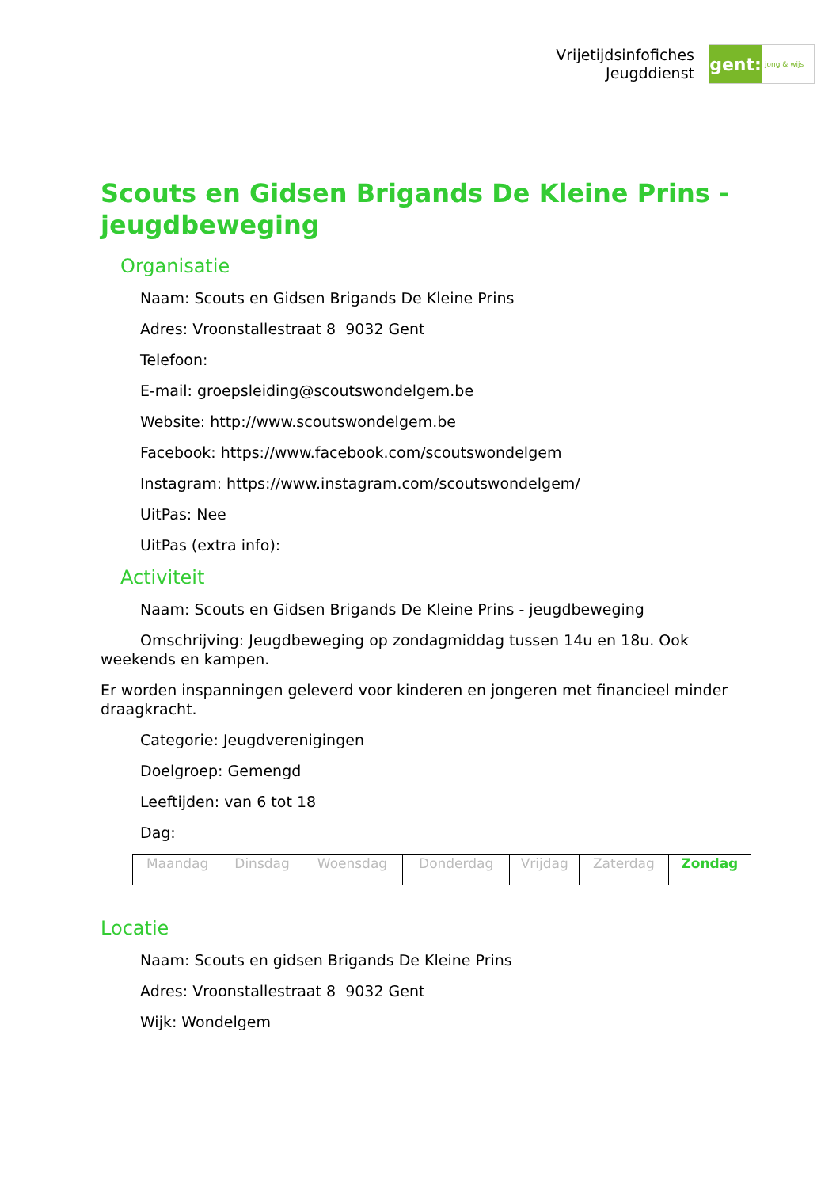Vrijetijdsinfofiches
Jeugddienst
gent:
jong & wijs
Scouts en Gidsen Brigands De Kleine Prins - jeugdbeweging
Organisatie
Naam: Scouts en Gidsen Brigands De Kleine Prins
Adres: Vroonstallestraat 8 9032 Gent
Telefoon:
E-mail: groepsleiding@scoutswondelgem.be
Website: http://www.scoutswondelgem.be
Facebook: https://www.facebook.com/scoutswondelgem
Instagram: https://www.instagram.com/scoutswondelgem/
UitPas: Nee
UitPas (extra info):
Activiteit
Naam: Scouts en Gidsen Brigands De Kleine Prins - jeugdbeweging
Omschrijving: Jeugdbeweging op zondagmiddag tussen 14u en 18u. Ook weekends en kampen.
Er worden inspanningen geleverd voor kinderen en jongeren met financieel minder draagkracht.
Categorie: Jeugdverenigingen
Doelgroep: Gemengd
Leeftijden: van 6 tot 18
Dag:
| Maandag | Dinsdag | Woensdag | Donderdag | Vrijdag | Zaterdag | Zondag |
Locatie
Naam: Scouts en gidsen Brigands De Kleine Prins
Adres: Vroonstallestraat 8 9032 Gent
Wijk: Wondelgem